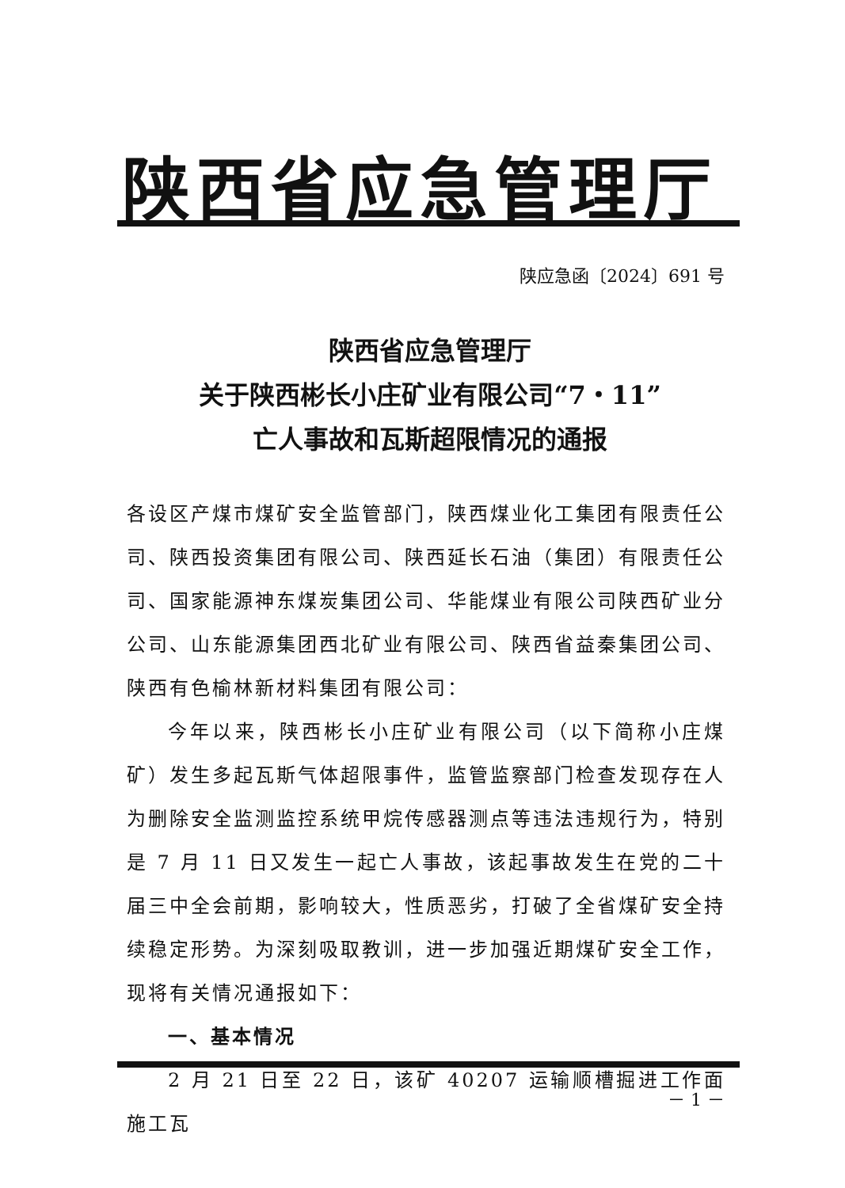陕西省应急管理厅
陕应急函〔2024〕691 号
陕西省应急管理厅
关于陕西彬长小庄矿业有限公司“7・11”
亡人事故和瓦斯超限情况的通报
各设区产煤市煤矿安全监管部门，陕西煤业化工集团有限责任公司、陕西投资集团有限公司、陕西延长石油（集团）有限责任公司、国家能源神东煤炭集团公司、华能煤业有限公司陕西矿业分公司、山东能源集团西北矿业有限公司、陕西省益秦集团公司、陕西有色榆林新材料集团有限公司：
今年以来，陕西彬长小庄矿业有限公司（以下简称小庄煤矿）发生多起瓦斯气体超限事件，监管监察部门检查发现存在人为删除安全监测监控系统甲烷传感器测点等违法违规行为，特别是 7 月 11 日又发生一起亡人事故，该起事故发生在党的二十届三中全会前期，影响较大，性质恶劣，打破了全省煤矿安全持续稳定形势。为深刻吸取教训，进一步加强近期煤矿安全工作，现将有关情况通报如下：
一、基本情况
2 月 21 日至 22 日，该矿 40207 运输顺槽掘进工作面施工瓦
－ 1 －